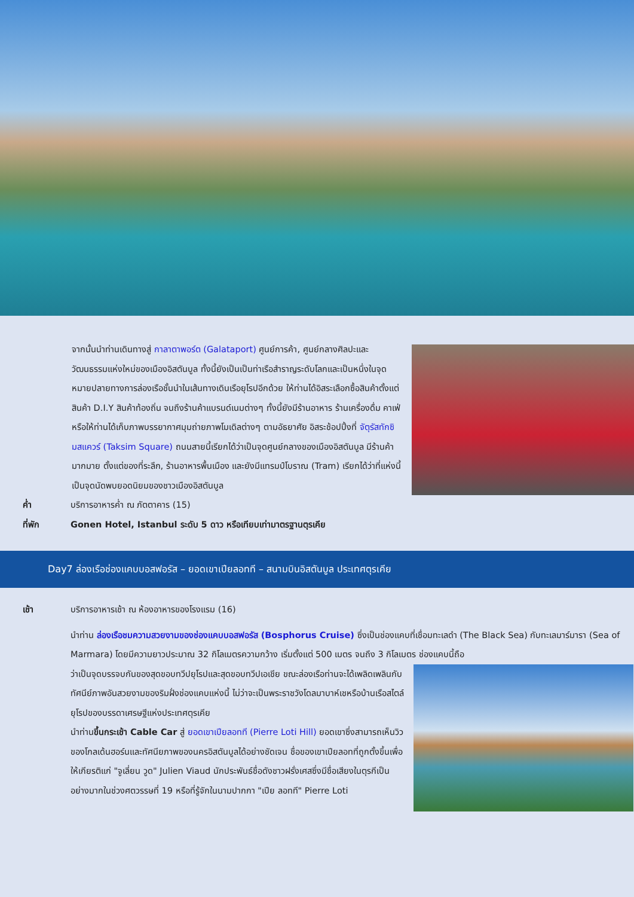จากนั้นนำท่านเดินทางสู่ กาลาตาพอร์ต (Galataport) ศูนย์การค้า, ศูนย์กลางศิลปะและวัฒนธรรมแห่งใหม่ของเมืองอิสตันบูล ทั้งนี้ยังเป็นเป็นท่าเรือสำราญระดับโลกและเป็นหนึ่งในจุดหมายปลายทางการล่องเรือชั้นนำในเส้นทางเดินเรือยุโรปอีกด้วย ให้ท่านได้อิสระเลือกซื้อสินค้าตั้งแต่ สินค้า D.I.Y สินค้าท้องถิ่น จนถึงร้านค้าแบรนด์เนมต่างๆ ทั้งนี้ยังมีร้านอาหาร ร้านเครื่องดื่ม คาเฟ่ หรือให้ท่านได้เก็บภาพบรรยากาศมุมถ่ายภาพโมเดิลต่างๆ ตามอัธยาศัย อิสระช้อปปิ้งที่ จัตุรัสทักซิมสแควร์ (Taksim Square) ถนนสายนี้เรียกได้ว่าเป็นจุดศูนย์กลางของเมืองอิสตันบูล มีร้านค้ามากมาย ตั้งแต่ของที่ระลึก, ร้านอาหารพื้นเมือง และยังมีแทรมป์โบราณ (Tram) เรียกได้ว่าที่แห่งนี้เป็นจุดนัดพบยอดนิยมของชาวเมืองอิสตันบูล
ค่ำ บริการอาหารค่ำ ณ ภัตตาคาร (15)
ที่พัก Gonen Hotel, Istanbul ระดับ 5 ดาว หรือเทียบเท่ามาตรฐานตุรเคีย
Day7 ล่องเรือช่องแคบบอสฟอรัส – ยอดเขาเปียลอทที – สนามบินอิสตันบูล ประเทศตุรเคีย
เช้า บริการอาหารเช้า ณ ห้องอาหารของโรงแรม (16)
นำท่าน ล่องเรือชมความสวยงามของช่องแคบบอสฟอรัส (Bosphorus Cruise) ซึ่งเป็นช่องแคบที่เชื่อมทะเลดำ (The Black Sea) กับทะเลมาร์มารา (Sea of Marmara) โดยมีความยาวประมาณ 32 กิโลเมตรความกว้าง เริ่มตั้งแต่ 500 เมตร จนถึง 3 กิโลเมตร ช่องแคบนี้ถือ
ว่าเป็นจุดบรรจบกันของสุดขอบทวีปยุโรปและสุดขอบทวีปเอเชีย ขณะล่องเรือท่านจะได้เพลิดเพลินกับทัศนีย์ภาพอันสวยงามของริมฝั่งช่องแคบแห่งนี้ ไม่ว่าจะเป็นพระราชวังโดลมาบาห์เชหรือบ้านเรือสไตล์ยุโรปของบรรดาเศรษฐีแห่งประเทศตุรเคีย
นำท่านขึ้นกระเช้า Cable Car สู่ ยอดเขาเปียลอทที (Pierre Loti Hill) ยอดเขาซึ่งสามารถเห็นวิวของโกลเด้นฮอร์นและทัศนียภาพของนครอิสตันบูลได้อย่างชัดเจน ชื่อของเขาเปียลอทที่ถูกตั้งขึ้นเพื่อให้เกียรติแก่ "จูเลี่ยน วูด" Julien Viaud นักประพันธ์ชื่อดังชาวฝรั่งเศสซึ่งมีชื่อเสียงในตุรกีเป็นอย่างมากในช่วงศตวรรษที่ 19 หรือที่รู้จักในนามปากกา "เปีย ลอทที" Pierre Loti